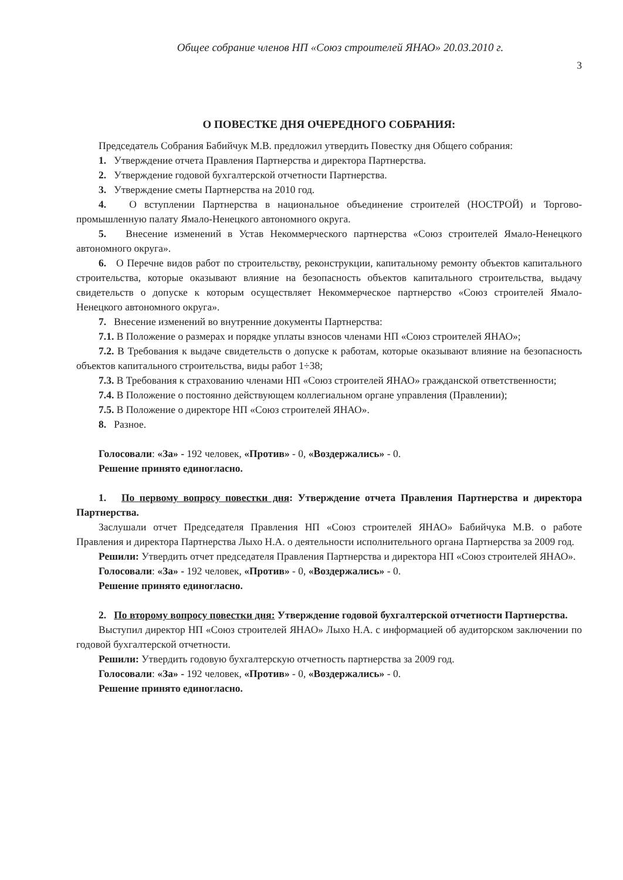Общее собрание членов НП «Союз строителей ЯНАО» 20.03.2010 г.
3
О ПОВЕСТКЕ ДНЯ ОЧЕРЕДНОГО СОБРАНИЯ:
Председатель Собрания Бабийчук М.В. предложил утвердить Повестку дня Общего собрания:
1. Утверждение отчета Правления Партнерства и директора Партнерства.
2. Утверждение годовой бухгалтерской отчетности Партнерства.
3. Утверждение сметы Партнерства на 2010 год.
4. О вступлении Партнерства в национальное объединение строителей (НОСТРОЙ) и Торгово-промышленную палату Ямало-Ненецкого автономного округа.
5. Внесение изменений в Устав Некоммерческого партнерства «Союз строителей Ямало-Ненецкого автономного округа».
6. О Перечне видов работ по строительству, реконструкции, капитальному ремонту объектов капитального строительства, которые оказывают влияние на безопасность объектов капитального строительства, выдачу свидетельств о допуске к которым осуществляет Некоммерческое партнерство «Союз строителей Ямало-Ненецкого автономного округа».
7. Внесение изменений во внутренние документы Партнерства:
7.1. В Положение о размерах и порядке уплаты взносов членами НП «Союз строителей ЯНАО»;
7.2. В Требования к выдаче свидетельств о допуске к работам, которые оказывают влияние на безопасность объектов капитального строительства, виды работ 1÷38;
7.3. В Требования к страхованию членами НП «Союз строителей ЯНАО» гражданской ответственности;
7.4. В Положение о постоянно действующем коллегиальном органе управления (Правлении);
7.5. В Положение о директоре НП «Союз строителей ЯНАО».
8. Разное.
Голосовали: «За» - 192 человек, «Против» - 0, «Воздержались» - 0.
Решение принято единогласно.
1. По первому вопросу повестки дня: Утверждение отчета Правления Партнерства и директора Партнерства.
Заслушали отчет Председателя Правления НП «Союз строителей ЯНАО» Бабийчука М.В. о работе Правления и директора Партнерства Лыхо Н.А. о деятельности исполнительного органа Партнерства за 2009 год.
Решили: Утвердить отчет председателя Правления Партнерства и директора НП «Союз строителей ЯНАО».
Голосовали: «За» - 192 человек, «Против» - 0, «Воздержались» - 0.
Решение принято единогласно.
2. По второму вопросу повестки дня: Утверждение годовой бухгалтерской отчетности Партнерства.
Выступил директор НП «Союз строителей ЯНАО» Лыхо Н.А. с информацией об аудиторском заключении по годовой бухгалтерской отчетности.
Решили: Утвердить годовую бухгалтерскую отчетность партнерства за 2009 год.
Голосовали: «За» - 192 человек, «Против» - 0, «Воздержались» - 0.
Решение принято единогласно.